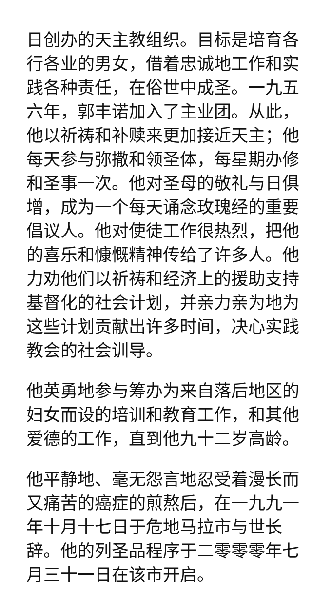日创办的天主教组织。目标是培育各行各业的男女，借着忠诚地工作和实践各种责任，在俗世中成圣。一九五六年，郭丰诺加入了主业团。从此，他以祈祷和补赎来更加接近天主；他每天参与弥撒和领圣体，每星期办修和圣事一次。他对圣母的敬礼与日俱增，成为一个每天诵念玫瑰经的重要倡议人。他对使徒工作很热烈，把他的喜乐和慷慨精神传给了许多人。他力劝他们以祈祷和经济上的援助支持基督化的社会计划，并亲力亲为地为这些计划贡献出许多时间，决心实践教会的社会训导。
他英勇地参与筹办为来自落后地区的妇女而设的培训和教育工作，和其他爱德的工作，直到他九十二岁高龄。
他平静地、毫无怨言地忍受着漫长而又痛苦的癌症的煎熬后，在一九九一年十月十七日于危地马拉市与世长辞。他的列圣品程序于二零零零年七月三十一日在该市开启。